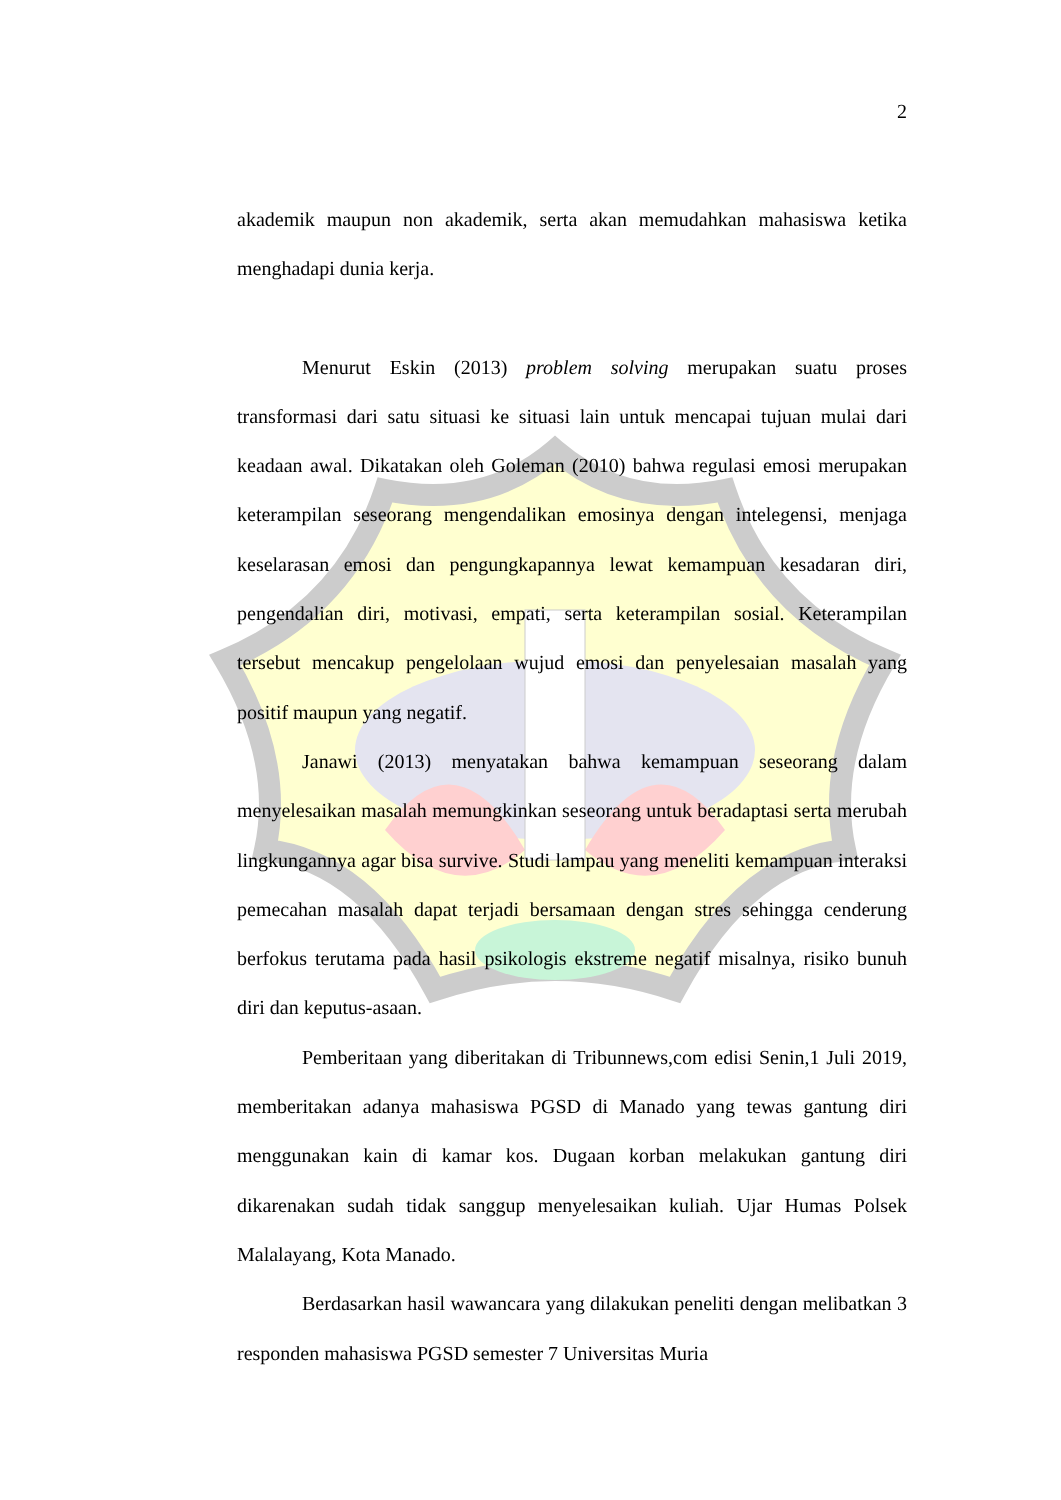2
akademik maupun non akademik, serta akan memudahkan mahasiswa ketika menghadapi dunia kerja.
Menurut Eskin (2013) problem solving merupakan suatu proses transformasi dari satu situasi ke situasi lain untuk mencapai tujuan mulai dari keadaan awal. Dikatakan oleh Goleman (2010) bahwa regulasi emosi merupakan keterampilan seseorang mengendalikan emosinya dengan intelegensi, menjaga keselarasan emosi dan pengungkapannya lewat kemampuan kesadaran diri, pengendalian diri, motivasi, empati, serta keterampilan sosial. Keterampilan tersebut mencakup pengelolaan wujud emosi dan penyelesaian masalah yang positif maupun yang negatif.
Janawi (2013) menyatakan bahwa kemampuan seseorang dalam menyelesaikan masalah memungkinkan seseorang untuk beradaptasi serta merubah lingkungannya agar bisa survive. Studi lampau yang meneliti kemampuan interaksi pemecahan masalah dapat terjadi bersamaan dengan stres sehingga cenderung berfokus terutama pada hasil psikologis ekstreme negatif misalnya, risiko bunuh diri dan keputus-asaan.
Pemberitaan yang diberitakan di Tribunnews,com edisi Senin,1 Juli 2019, memberitakan adanya mahasiswa PGSD di Manado yang tewas gantung diri menggunakan kain di kamar kos. Dugaan korban melakukan gantung diri dikarenakan sudah tidak sanggup menyelesaikan kuliah. Ujar Humas Polsek Malalayang, Kota Manado.
Berdasarkan hasil wawancara yang dilakukan peneliti dengan melibatkan 3 responden mahasiswa PGSD semester 7 Universitas Muria